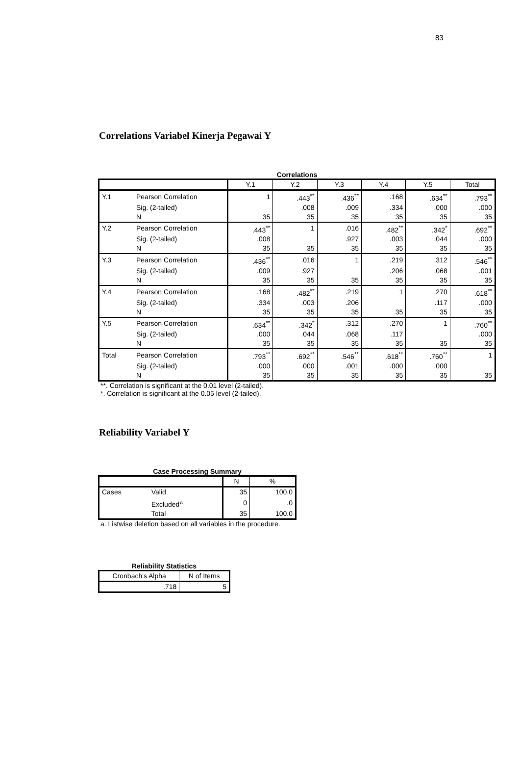83
Correlations Variabel Kinerja Pegawai Y
Correlations
| | | Y.1 | Y.2 | Y.3 | Y.4 | Y.5 | Total |
| --- | --- | --- | --- | --- | --- | --- | --- |
| Y.1 | Pearson Correlation | 1 | .443<sup>**</sup> | .436<sup>**</sup> | .168 | .634<sup>**</sup> | .793<sup>**</sup> |
| | Sig. (2-tailed) | | .008 | .009 | .334 | .000 | .000 |
| | N | 35 | 35 | 35 | 35 | 35 | 35 |
| Y.2 | Pearson Correlation | .443<sup>**</sup> | 1 | .016 | .482<sup>**</sup> | .342<sup>*</sup> | .692<sup>**</sup> |
| | Sig. (2-tailed) | .008 | | .927 | .003 | .044 | .000 |
| | N | 35 | 35 | 35 | 35 | 35 | 35 |
| Y.3 | Pearson Correlation | .436<sup>**</sup> | .016 | 1 | .219 | .312 | .546<sup>**</sup> |
| | Sig. (2-tailed) | .009 | .927 | | .206 | .068 | .001 |
| | N | 35 | 35 | 35 | 35 | 35 | 35 |
| Y.4 | Pearson Correlation | .168 | .482<sup>**</sup> | .219 | 1 | .270 | .618<sup>**</sup> |
| | Sig. (2-tailed) | .334 | .003 | .206 | | .117 | .000 |
| | N | 35 | 35 | 35 | 35 | 35 | 35 |
| Y.5 | Pearson Correlation | .634<sup>**</sup> | .342<sup>*</sup> | .312 | .270 | 1 | .760<sup>**</sup> |
| | Sig. (2-tailed) | .000 | .044 | .068 | .117 | | .000 |
| | N | 35 | 35 | 35 | 35 | 35 | 35 |
| Total | Pearson Correlation | .793<sup>**</sup> | .692<sup>**</sup> | .546<sup>**</sup> | .618<sup>**</sup> | .760<sup>**</sup> | 1 |
| | Sig. (2-tailed) | .000 | .000 | .001 | .000 | .000 | |
| | N | 35 | 35 | 35 | 35 | 35 | 35 |
**. Correlation is significant at the 0.01 level (2-tailed).
*. Correlation is significant at the 0.05 level (2-tailed).
Reliability Variabel Y
Case Processing Summary
| | | N | % |
| --- | --- | --- | --- |
| Cases | Valid | 35 | 100.0 |
| | Excluded<sup>a</sup> | 0 | .0 |
| | Total | 35 | 100.0 |
a. Listwise deletion based on all variables in the procedure.
Reliability Statistics
| Cronbach's Alpha | N of Items |
| --- | --- |
| .718 | 5 |